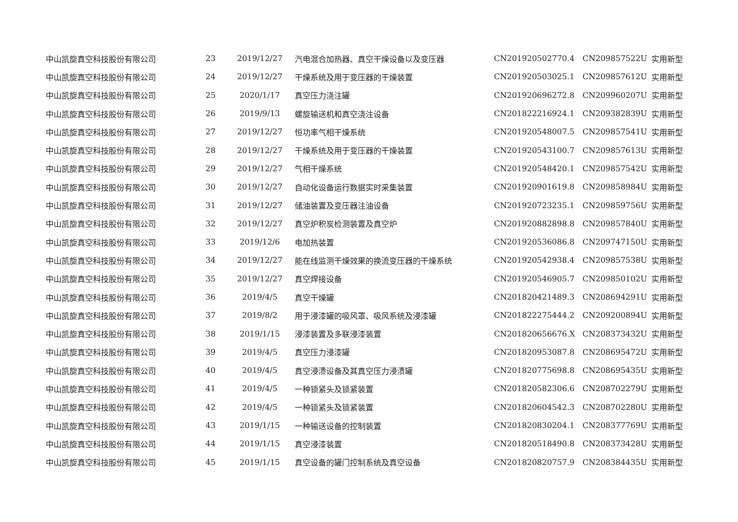| 中山凯旋真空科技股份有限公司 | 23 | 2019/12/27 | 汽电混合加热器、真空干燥设备以及变压器 | CN201920502770.4 | CN209857522U | 实用新型 |
| 中山凯旋真空科技股份有限公司 | 24 | 2019/12/27 | 干燥系统及用于变压器的干燥装置 | CN201920503025.1 | CN209857612U | 实用新型 |
| 中山凯旋真空科技股份有限公司 | 25 | 2020/1/17 | 真空压力浇注罐 | CN201920696272.8 | CN209960207U | 实用新型 |
| 中山凯旋真空科技股份有限公司 | 26 | 2019/9/13 | 螺旋输送机和真空浇注设备 | CN201822216924.1 | CN209382839U | 实用新型 |
| 中山凯旋真空科技股份有限公司 | 27 | 2019/12/27 | 恒功率气相干燥系统 | CN201920548007.5 | CN209857541U | 实用新型 |
| 中山凯旋真空科技股份有限公司 | 28 | 2019/12/27 | 干燥系统及用于变压器的干燥装置 | CN201920543100.7 | CN209857613U | 实用新型 |
| 中山凯旋真空科技股份有限公司 | 29 | 2019/12/27 | 气相干燥系统 | CN201920548420.1 | CN209857542U | 实用新型 |
| 中山凯旋真空科技股份有限公司 | 30 | 2019/12/27 | 自动化设备运行数据实时采集装置 | CN201920901619.8 | CN209858984U | 实用新型 |
| 中山凯旋真空科技股份有限公司 | 31 | 2019/12/27 | 储油装置及变压器注油设备 | CN201920723235.1 | CN209859756U | 实用新型 |
| 中山凯旋真空科技股份有限公司 | 32 | 2019/12/27 | 真空炉积炭检测装置及真空炉 | CN201920882898.8 | CN209857840U | 实用新型 |
| 中山凯旋真空科技股份有限公司 | 33 | 2019/12/6 | 电加热装置 | CN201920536086.8 | CN209747150U | 实用新型 |
| 中山凯旋真空科技股份有限公司 | 34 | 2019/12/27 | 能在线监测干燥效果的换流变压器的干燥系统 | CN201920542938.4 | CN209857538U | 实用新型 |
| 中山凯旋真空科技股份有限公司 | 35 | 2019/12/27 | 真空焊接设备 | CN201920546905.7 | CN209850102U | 实用新型 |
| 中山凯旋真空科技股份有限公司 | 36 | 2019/4/5 | 真空干燥罐 | CN201820421489.3 | CN208694291U | 实用新型 |
| 中山凯旋真空科技股份有限公司 | 37 | 2019/8/2 | 用于浸漆罐的吸风罩、吸风系统及浸漆罐 | CN201822275444.2 | CN209200894U | 实用新型 |
| 中山凯旋真空科技股份有限公司 | 38 | 2019/1/15 | 浸漆装置及多联浸漆装置 | CN201820656676.X | CN208373432U | 实用新型 |
| 中山凯旋真空科技股份有限公司 | 39 | 2019/4/5 | 真空压力浸漆罐 | CN201820953087.8 | CN208695472U | 实用新型 |
| 中山凯旋真空科技股份有限公司 | 40 | 2019/4/5 | 真空浸渍设备及其真空压力浸渍罐 | CN201820775698.8 | CN208695435U | 实用新型 |
| 中山凯旋真空科技股份有限公司 | 41 | 2019/4/5 | 一种锁紧头及锁紧装置 | CN201820582306.6 | CN208702279U | 实用新型 |
| 中山凯旋真空科技股份有限公司 | 42 | 2019/4/5 | 一种锁紧头及锁紧装置 | CN201820604542.3 | CN208702280U | 实用新型 |
| 中山凯旋真空科技股份有限公司 | 43 | 2019/1/15 | 一种输送设备的控制装置 | CN201820830204.1 | CN208377769U | 实用新型 |
| 中山凯旋真空科技股份有限公司 | 44 | 2019/1/15 | 真空浸漆装置 | CN201820518490.8 | CN208373428U | 实用新型 |
| 中山凯旋真空科技股份有限公司 | 45 | 2019/1/15 | 真空设备的罐门控制系统及真空设备 | CN201820820757.9 | CN208384435U | 实用新型 |